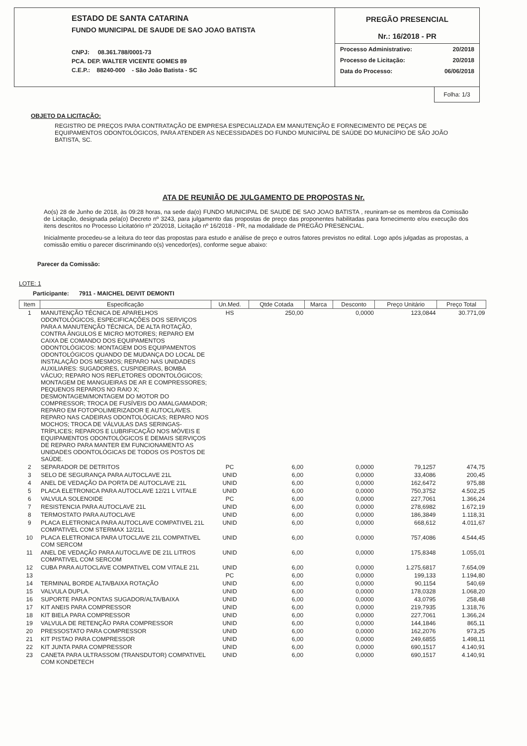ESTADO DE SANTA CATARINA
FUNDO MUNICIPAL DE SAUDE DE SAO JOAO BATISTA
CNPJ: 08.361.788/0001-73
PCA. DEP. WALTER VICENTE GOMES 89
C.E.P.: 88240-000 - São João Batista - SC
PREGÃO PRESENCIAL
Nr.: 16/2018 - PR
Processo Administrativo: 20/2018
Processo de Licitação: 20/2018
Data do Processo: 06/06/2018
Folha: 1/3
OBJETO DA LICITAÇÃO:
REGISTRO DE PREÇOS PARA CONTRATAÇÃO DE EMPRESA ESPECIALIZADA EM MANUTENÇÃO E FORNECIMENTO DE PEÇAS DE EQUIPAMENTOS ODONTOLÓGICOS, PARA ATENDER AS NECESSIDADES DO FUNDO MUNICIPAL DE SAÚDE DO MUNICÍPIO DE SÃO JOÃO BATISTA, SC.
ATA DE REUNIÃO DE JULGAMENTO DE PROPOSTAS Nr.
Ao(s) 28 de Junho de 2018, às 09:28 horas, na sede da(o) FUNDO MUNICIPAL DE SAUDE DE SAO JOAO BATISTA , reuniram-se os membros da Comissão de Licitação, designada pela(o) Decreto nº 3243, para julgamento das propostas de preço das proponentes habilitadas para fornecimento e/ou execução dos itens descritos no Processo Licitatório nº 20/2018, Licitação nº 16/2018 - PR, na modalidade de PREGÃO PRESENCIAL.
Inicialmente procedeu-se a leitura do teor das propostas para estudo e análise de preço e outros fatores previstos no edital. Logo após julgadas as propostas, a comissão emitiu o parecer discriminando o(s) vencedor(es), conforme segue abaixo:
Parecer da Comissão:
LOTE: 1
Participante: 7911 - MAICHEL DEIVIT DEMONTI
| Item | Especificação | Un.Med. | Qtde Cotada | Marca | Desconto | Preço Unitário | Preço Total |
| --- | --- | --- | --- | --- | --- | --- | --- |
| 1 | MANUTENÇÃO TÉCNICA DE APARELHOS ODONTOLÓGICOS, ESPECIFICAÇÕES DOS SERVIÇOS PARA A MANUTENÇÃO TÉCNICA, DE ALTA ROTAÇÃO, CONTRA ÂNGULOS E MICRO MOTORES; REPARO EM CAIXA DE COMANDO DOS EQUIPAMENTOS ODONTOLÓGICOS: MONTAGEM DOS EQUIPAMENTOS ODONTOLÓGICOS QUANDO DE MUDANÇA DO LOCAL DE INSTALAÇÃO DOS MESMOS; REPARO NAS UNIDADES AUXILIARES: SUGADORES, CUSPIDEIRAS, BOMBA VÁCUO; REPARO NOS REFLETORES ODONTOLÓGICOS; MONTAGEM DE MANGUEIRAS DE AR E COMPRESSORES; PEQUENOS REPAROS NO RAIO X; DESMONTAGEM/MONTAGEM DO MOTOR DO COMPRESSOR; TROCA DE FUSÍVEIS DO AMALGAMADOR; REPARO EM FOTOPOLIMERIZADOR E AUTOCLAVES. REPARO NAS CADEIRAS ODONTOLÓGICAS; REPARO NOS MOCHOS; TROCA DE VÁLVULAS DAS SERINGAS-TRÍPLICES; REPAROS E LUBRIFICAÇÃO NOS MÓVEIS E EQUIPAMENTOS ODONTOLÓGICOS E DEMAIS SERVIÇOS DE REPARO PARA MANTER EM FUNCIONAMENTO AS UNIDADES ODONTOLÓGICAS DE TODOS OS POSTOS DE SAÚDE. | HS | 250,00 | | 0,0000 | 123,0844 | 30.771,09 |
| 2 | SEPARADOR DE DETRITOS | PC | 6,00 | | 0,0000 | 79,1257 | 474,75 |
| 3 | SELO DE SEGURANÇA PARA AUTOCLAVE 21L | UNID | 6,00 | | 0,0000 | 33,4086 | 200,45 |
| 4 | ANEL DE VEDAÇÃO DA PORTA DE AUTOCLAVE 21L | UNID | 6,00 | | 0,0000 | 162,6472 | 975,88 |
| 5 | PLACA ELETRONICA PARA AUTOCLAVE 12/21 L VITALE | UNID | 6,00 | | 0,0000 | 750,3752 | 4.502,25 |
| 6 | VALVULA SOLENOIDE | PC | 6,00 | | 0,0000 | 227,7061 | 1.366,24 |
| 7 | RESISTENCIA PARA AUTOCLAVE 21L | UNID | 6,00 | | 0,0000 | 278,6982 | 1.672,19 |
| 8 | TERMOSTATO PARA AUTOCLAVE | UNID | 6,00 | | 0,0000 | 186,3849 | 1.118,31 |
| 9 | PLACA ELETRONICA PARA AUTOCLAVE COMPATIVEL 21L COMPATIVEL COM STERMAX 12/21L | UNID | 6,00 | | 0,0000 | 668,612 | 4.011,67 |
| 10 | PLACA ELETRONICA PARA UTOCLAVE 21L COMPATIVEL COM SERCOM | UNID | 6,00 | | 0,0000 | 757,4086 | 4.544,45 |
| 11 | ANEL DE VEDAÇÃO PARA AUTOCLAVE DE 21L LITROS COMPATIVEL COM SERCOM | UNID | 6,00 | | 0,0000 | 175,8348 | 1.055,01 |
| 12 | CUBA PARA AUTOCLAVE COMPATIVEL COM VITALE 21L | UNID | 6,00 | | 0,0000 | 1.275,6817 | 7.654,09 |
| 13 | | PC | 6,00 | | 0,0000 | 199,133 | 1.194,80 |
| 14 | TERMINAL BORDE ALTA/BAIXA ROTAÇÃO | UNID | 6,00 | | 0,0000 | 90,1154 | 540,69 |
| 15 | VALVULA DUPLA. | UNID | 6,00 | | 0,0000 | 178,0328 | 1.068,20 |
| 16 | SUPORTE PARA PONTAS SUGADOR/ALTA/BAIXA | UNID | 6,00 | | 0,0000 | 43,0795 | 258,48 |
| 17 | KIT ANEIS PARA COMPRESSOR | UNID | 6,00 | | 0,0000 | 219,7935 | 1.318,76 |
| 18 | KIT BIELA PARA COMPRESSOR | UNID | 6,00 | | 0,0000 | 227,7061 | 1.366,24 |
| 19 | VALVULA DE RETENÇÃO PARA COMPRESSOR | UNID | 6,00 | | 0,0000 | 144,1846 | 865,11 |
| 20 | PRESSOSTATO PARA COMPRESSOR | UNID | 6,00 | | 0,0000 | 162,2076 | 973,25 |
| 21 | KIT PISTAO PARA COMPRESSOR | UNID | 6,00 | | 0,0000 | 249,6855 | 1.498,11 |
| 22 | KIT JUNTA PARA COMPRESSOR | UNID | 6,00 | | 0,0000 | 690,1517 | 4.140,91 |
| 23 | CANETA PARA ULTRASSOM (TRANSDUTOR) COMPATIVEL COM KONDETECH | UNID | 6,00 | | 0,0000 | 690,1517 | 4.140,91 |